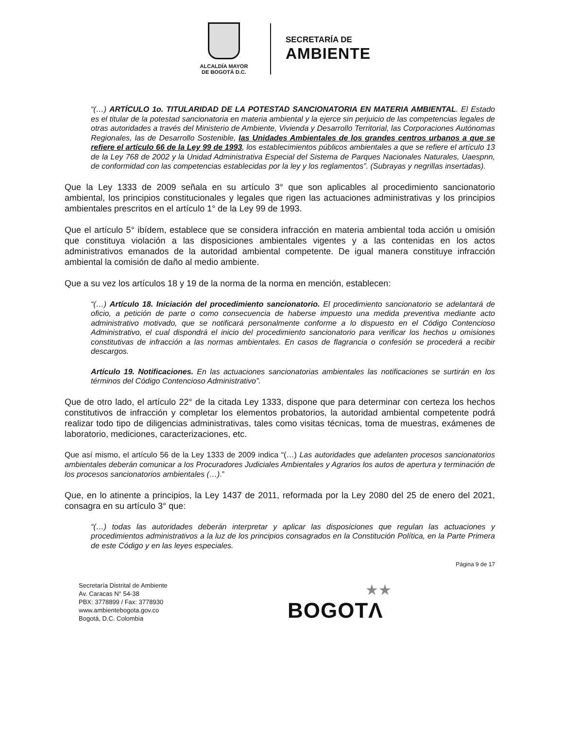ALCALDÍA MAYOR
DE BOGOTÁ D.C.
SECRETARÍA DE
AMBIENTE
“(…) ARTÍCULO 1o. TITULARIDAD DE LA POTESTAD SANCIONATORIA EN MATERIA AMBIENTAL. El Estado es el titular de la potestad sancionatoria en materia ambiental y la ejerce sin perjuicio de las competencias legales de otras autoridades a través del Ministerio de Ambiente, Vivienda y Desarrollo Territorial, las Corporaciones Autónomas Regionales, las de Desarrollo Sostenible, las Unidades Ambientales de los grandes centros urbanos a que se refiere el artículo 66 de la Ley 99 de 1993, los establecimientos públicos ambientales a que se refiere el artículo 13 de la Ley 768 de 2002 y la Unidad Administrativa Especial del Sistema de Parques Nacionales Naturales, Uaespnn, de conformidad con las competencias establecidas por la ley y los reglamentos”. (Subrayas y negrillas insertadas).
Que la Ley 1333 de 2009 señala en su artículo 3° que son aplicables al procedimiento sancionatorio ambiental, los principios constitucionales y legales que rigen las actuaciones administrativas y los principios ambientales prescritos en el artículo 1° de la Ley 99 de 1993.
Que el artículo 5° ibídem, establece que se considera infracción en materia ambiental toda acción u omisión que constituya violación a las disposiciones ambientales vigentes y a las contenidas en los actos administrativos emanados de la autoridad ambiental competente. De igual manera constituye infracción ambiental la comisión de daño al medio ambiente.
Que a su vez los artículos 18 y 19 de la norma de la norma en mención, establecen:
“(…) Artículo 18. Iniciación del procedimiento sancionatorio. El procedimiento sancionatorio se adelantará de oficio, a petición de parte o como consecuencia de haberse impuesto una medida preventiva mediante acto administrativo motivado, que se notificará personalmente conforme a lo dispuesto en el Código Contencioso Administrativo, el cual dispondrá el inicio del procedimiento sancionatorio para verificar los hechos u omisiones constitutivas de infracción a las normas ambientales. En casos de flagrancia o confesión se procederá a recibir descargos.
Artículo 19. Notificaciones. En las actuaciones sancionatorias ambientales las notificaciones se surtirán en los términos del Código Contencioso Administrativo”.
Que de otro lado, el artículo 22° de la citada Ley 1333, dispone que para determinar con certeza los hechos constitutivos de infracción y completar los elementos probatorios, la autoridad ambiental competente podrá realizar todo tipo de diligencias administrativas, tales como visitas técnicas, toma de muestras, exámenes de laboratorio, mediciones, caracterizaciones, etc.
Que así mismo, el artículo 56 de la Ley 1333 de 2009 indica “(…) Las autoridades que adelanten procesos sancionatorios ambientales deberán comunicar a los Procuradores Judiciales Ambientales y Agrarios los autos de apertura y terminación de los procesos sancionatorios ambientales (…).”
Que, en lo atinente a principios, la Ley 1437 de 2011, reformada por la Ley 2080 del 25 de enero del 2021, consagra en su artículo 3° que:
“(…) todas las autoridades deberán interpretar y aplicar las disposiciones que regulan las actuaciones y procedimientos administrativos a la luz de los principios consagrados en la Constitución Política, en la Parte Primera de este Código y en las leyes especiales.
Página 9 de 17
Secretaría Distrital de Ambiente
Av. Caracas N° 54-38
PBX: 3778899 / Fax: 3778930
www.ambientebogota.gov.co
Bogotá, D.C. Colombia
★★
BOGOTΛ